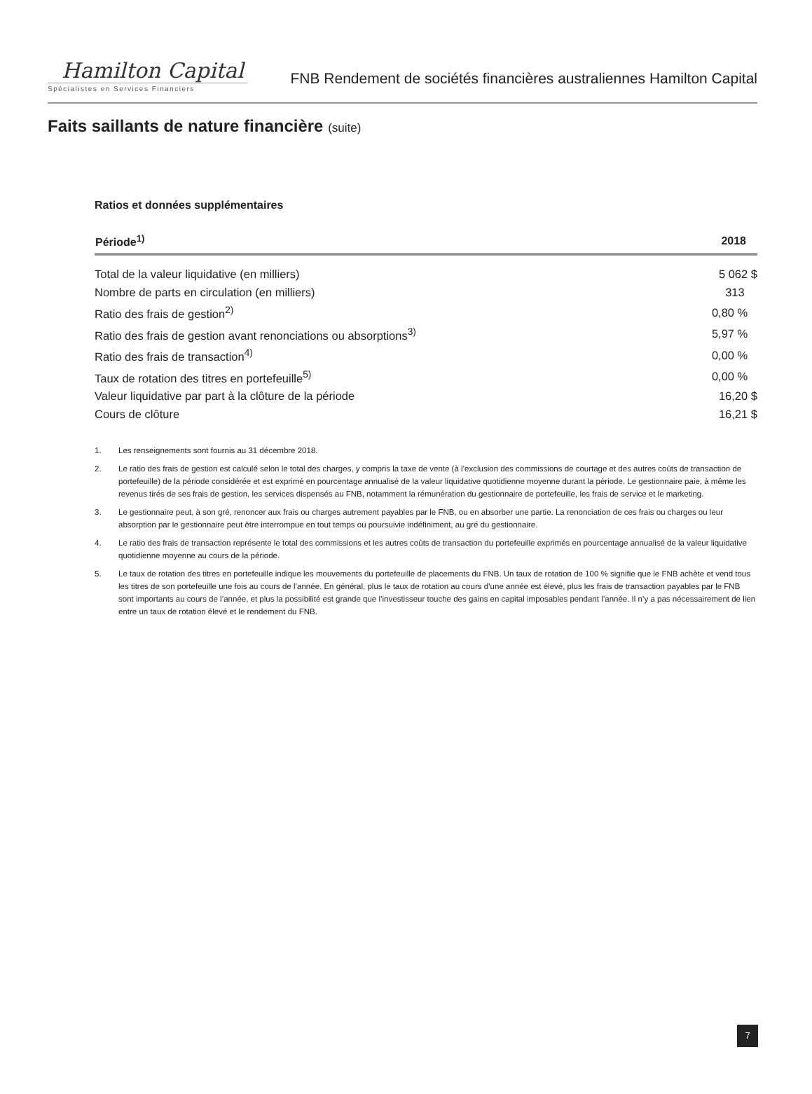Hamilton Capital
Spécialistes en Services Financiers
FNB Rendement de sociétés financières australiennes Hamilton Capital
Faits saillants de nature financière (suite)
Ratios et données supplémentaires
| Période<sup>1)</sup> | 2018 |
| --- | --- |
| Total de la valeur liquidative (en milliers) | 5 062 $ |
| Nombre de parts en circulation (en milliers) | 313 |
| Ratio des frais de gestion<sup>2)</sup> | 0,80 % |
| Ratio des frais de gestion avant renonciations ou absorptions<sup>3)</sup> | 5,97 % |
| Ratio des frais de transaction<sup>4)</sup> | 0,00 % |
| Taux de rotation des titres en portefeuille<sup>5)</sup> | 0,00 % |
| Valeur liquidative par part à la clôture de la période | 16,20 $ |
| Cours de clôture | 16,21 $ |
1. Les renseignements sont fournis au 31 décembre 2018.
2. Le ratio des frais de gestion est calculé selon le total des charges, y compris la taxe de vente (à l’exclusion des commissions de courtage et des autres coûts de transaction de portefeuille) de la période considérée et est exprimé en pourcentage annualisé de la valeur liquidative quotidienne moyenne durant la période. Le gestionnaire paie, à même les revenus tirés de ses frais de gestion, les services dispensés au FNB, notamment la rémunération du gestionnaire de portefeuille, les frais de service et le marketing.
3. Le gestionnaire peut, à son gré, renoncer aux frais ou charges autrement payables par le FNB, ou en absorber une partie. La renonciation de ces frais ou charges ou leur absorption par le gestionnaire peut être interrompue en tout temps ou poursuivie indéfiniment, au gré du gestionnaire.
4. Le ratio des frais de transaction représente le total des commissions et les autres coûts de transaction du portefeuille exprimés en pourcentage annualisé de la valeur liquidative quotidienne moyenne au cours de la période.
5. Le taux de rotation des titres en portefeuille indique les mouvements du portefeuille de placements du FNB. Un taux de rotation de 100 % signifie que le FNB achète et vend tous les titres de son portefeuille une fois au cours de l’année. En général, plus le taux de rotation au cours d’une année est élevé, plus les frais de transaction payables par le FNB sont importants au cours de l’année, et plus la possibilité est grande que l’investisseur touche des gains en capital imposables pendant l’année. Il n’y a pas nécessairement de lien entre un taux de rotation élevé et le rendement du FNB.
7